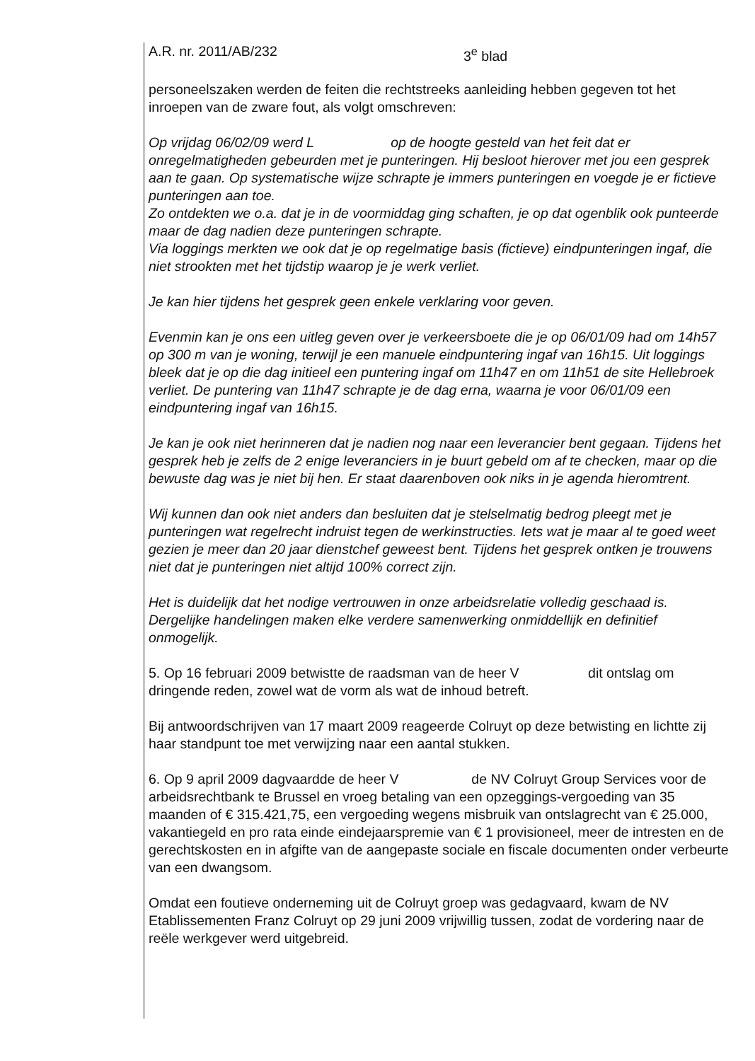A.R. nr. 2011/AB/232 3<sup>e</sup> blad
personeelszaken werden de feiten die rechtstreeks aanleiding hebben gegeven tot het inroepen van de zware fout, als volgt omschreven:
Op vrijdag 06/02/09 werd L op de hoogte gesteld van het feit dat er onregelmatigheden gebeurden met je punteringen. Hij besloot hierover met jou een gesprek aan te gaan. Op systematische wijze schrapte je immers punteringen en voegde je er fictieve punteringen aan toe.
Zo ontdekten we o.a. dat je in de voormiddag ging schaften, je op dat ogenblik ook punteerde maar de dag nadien deze punteringen schrapte.
Via loggings merkten we ook dat je op regelmatige basis (fictieve) eindpunteringen ingaf, die niet strookten met het tijdstip waarop je je werk verliet.
Je kan hier tijdens het gesprek geen enkele verklaring voor geven.
Evenmin kan je ons een uitleg geven over je verkeersboete die je op 06/01/09 had om 14h57 op 300 m van je woning, terwijl je een manuele eindpuntering ingaf van 16h15. Uit loggings bleek dat je op die dag initieel een puntering ingaf om 11h47 en om 11h51 de site Hellebroek verliet. De puntering van 11h47 schrapte je de dag erna, waarna je voor 06/01/09 een eindpuntering ingaf van 16h15.
Je kan je ook niet herinneren dat je nadien nog naar een leverancier bent gegaan. Tijdens het gesprek heb je zelfs de 2 enige leveranciers in je buurt gebeld om af te checken, maar op die bewuste dag was je niet bij hen. Er staat daarenboven ook niks in je agenda hieromtrent.
Wij kunnen dan ook niet anders dan besluiten dat je stelselmatig bedrog pleegt met je punteringen wat regelrecht indruist tegen de werkinstructies. Iets wat je maar al te goed weet gezien je meer dan 20 jaar dienstchef geweest bent. Tijdens het gesprek ontken je trouwens niet dat je punteringen niet altijd 100% correct zijn.
Het is duidelijk dat het nodige vertrouwen in onze arbeidsrelatie volledig geschaad is. Dergelijke handelingen maken elke verdere samenwerking onmiddellijk en definitief onmogelijk.
5. Op 16 februari 2009 betwistte de raadsman van de heer V dit ontslag om dringende reden, zowel wat de vorm als wat de inhoud betreft.
Bij antwoordschrijven van 17 maart 2009 reageerde Colruyt op deze betwisting en lichtte zij haar standpunt toe met verwijzing naar een aantal stukken.
6. Op 9 april 2009 dagvaardde de heer V de NV Colruyt Group Services voor de arbeidsrechtbank te Brussel en vroeg betaling van een opzeggings-vergoeding van 35 maanden of € 315.421,75, een vergoeding wegens misbruik van ontslagrecht van € 25.000, vakantiegeld en pro rata einde eindejaarspremie van € 1 provisioneel, meer de intresten en de gerechtskosten en in afgifte van de aangepaste sociale en fiscale documenten onder verbeurte van een dwangsom.
Omdat een foutieve onderneming uit de Colruyt groep was gedagvaard, kwam de NV Etablissementen Franz Colruyt op 29 juni 2009 vrijwillig tussen, zodat de vordering naar de reële werkgever werd uitgebreid.